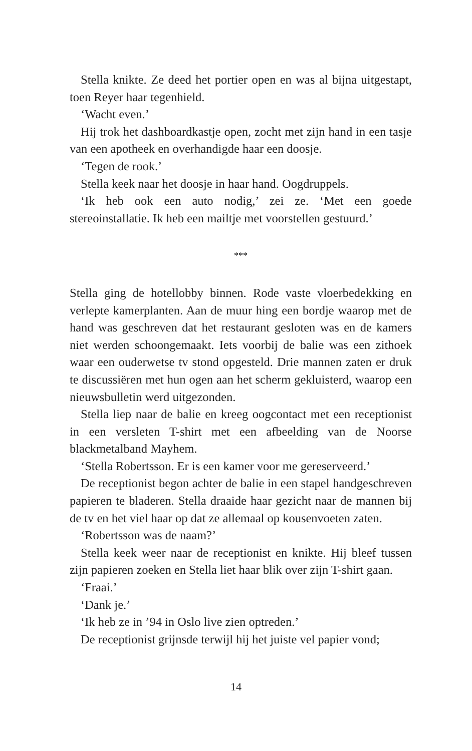Stella knikte. Ze deed het portier open en was al bijna uitgestapt, toen Reyer haar tegenhield.
‘Wacht even.’
Hij trok het dashboardkastje open, zocht met zijn hand in een tasje van een apotheek en overhandigde haar een doosje.
‘Tegen de rook.’
Stella keek naar het doosje in haar hand. Oogdruppels.
‘Ik heb ook een auto nodig,’ zei ze. ‘Met een goede stereoinstallatie. Ik heb een mailtje met voorstellen gestuurd.’
***
Stella ging de hotellobby binnen. Rode vaste vloerbedekking en verlepte kamerplanten. Aan de muur hing een bordje waarop met de hand was geschreven dat het restaurant gesloten was en de kamers niet werden schoongemaakt. Iets voorbij de balie was een zithoek waar een ouderwetse tv stond opgesteld. Drie mannen zaten er druk te discussiëren met hun ogen aan het scherm gekluisterd, waarop een nieuwsbulletin werd uitgezonden.
Stella liep naar de balie en kreeg oogcontact met een receptionist in een versleten T-shirt met een afbeelding van de Noorse blackmetalband Mayhem.
‘Stella Robertsson. Er is een kamer voor me gereserveerd.’
De receptionist begon achter de balie in een stapel handgeschreven papieren te bladeren. Stella draaide haar gezicht naar de mannen bij de tv en het viel haar op dat ze allemaal op kousenvoeten zaten.
‘Robertsson was de naam?’
Stella keek weer naar de receptionist en knikte. Hij bleef tussen zijn papieren zoeken en Stella liet haar blik over zijn T-shirt gaan.
‘Fraai.’
‘Dank je.’
‘Ik heb ze in ’94 in Oslo live zien optreden.’
De receptionist grijnsde terwijl hij het juiste vel papier vond;
14